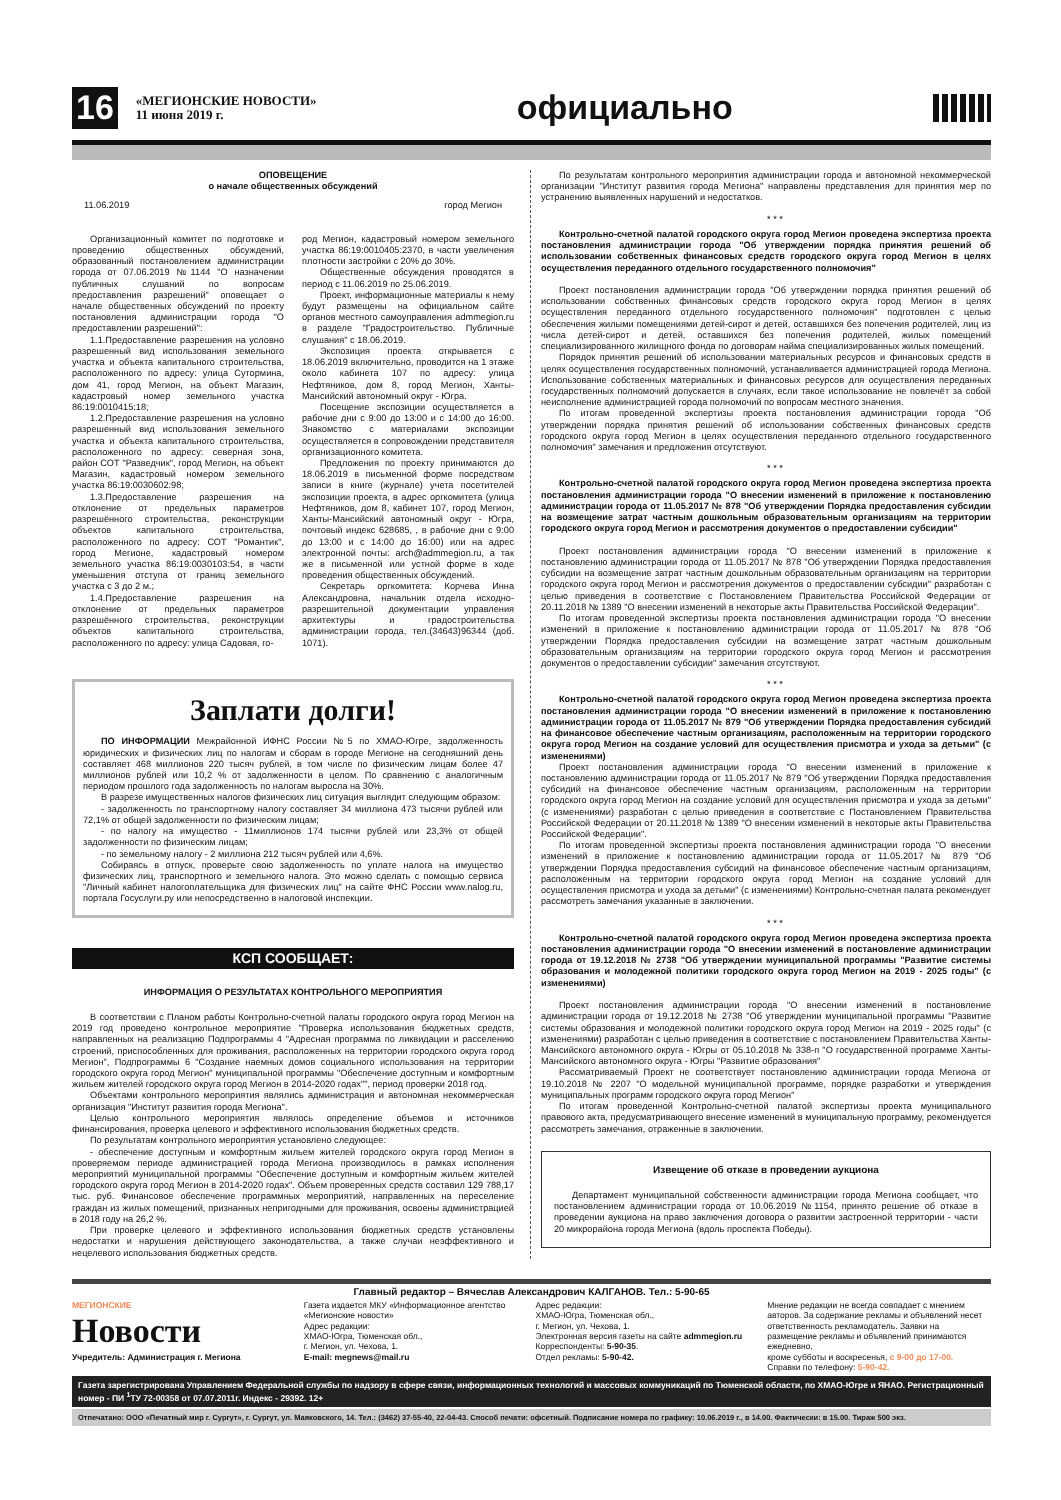16
«МЕГИОНСКИЕ НОВОСТИ»
11 июня 2019 г.
официально
ОПОВЕЩЕНИЕ
о начале общественных обсуждений
11.06.2019 город Мегион
Организационный комитет по подготовке и проведению общественных обсуждений, образованный постановлением администрации города от 07.06.2019 №1144 "О назначении публичных слушаний по вопросам предоставления разрешений" оповещает о начале общественных обсуждений по проекту постановления администрации города "О предоставлении разрешений":
1.1.Предоставление разрешения на условно разрешенный вид использования земельного участка и объекта капитального строительства, расположенного по адресу: улица Сутормина, дом 41, город Мегион, на объект Магазин, кадастровый номер земельного участка 86:19:0010415:18;
1.2.Предоставление разрешения на условно разрешенный вид использования земельного участка и объекта капитального строительства, расположенного по адресу: северная зона, район СОТ "Разведчик", город Мегион, на объект Магазин, кадастровый номером земельного участка 86:19:0030602:98;
1.3.Предоставление разрешения на отклонение от предельных параметров разрешённого строительства, реконструкции объектов капитального строительства, расположенного по адресу: СОТ "Романтик", город Мегионе, кадастровый номером земельного участка 86:19:0030103:54, в части уменьшения отступа от границ земельного участка с 3 до 2 м.;
1.4.Предоставление разрешения на отклонение от предельных параметров разрешённого строительства, реконструкции объектов капитального строительства, расположенного по адресу: улица Садовая, го-
род Мегион, кадастровый номером земельного участка 86:19:0010405:2370, в части увеличения плотности застройки с 20% до 30%.
Общественные обсуждения проводятся в период с 11.06.2019 по 25.06.2019.
Проект, информационные материалы к нему будут размещены на официальном сайте органов местного самоуправления admmegion.ru в разделе "Градостроительство. Публичные слушания" с 18.06.2019.
Экспозиция проекта открывается с 18.06.2019 включительно, проводится на 1 этаже около кабинета 107 по адресу: улица Нефтяников, дом 8, город Мегион, Ханты-Мансийский автономный округ - Югра.
Посещение экспозиции осуществляется в рабочие дни с 9:00 до 13:00 и с 14:00 до 16:00. Знакомство с материалами экспозиции осуществляется в сопровождении представителя организационного комитета.
Предложения по проекту принимаются до 18.06.2019 в письменной форме посредством записи в книге (журнале) учета посетителей экспозиции проекта, в адрес оргкомитета (улица Нефтяников, дом 8, кабинет 107, город Мегион, Ханты-Мансийский автономный округ - Югра, почтовый индекс 628685, , в рабочие дни с 9:00 до 13:00 и с 14:00 до 16:00) или на адрес электронной почты: arch@admmegion.ru, а так же в письменной или устной форме в ходе проведения общественных обсуждений.
Секретарь оргкомитета: Корчева Инна Александровна, начальник отдела исходно-разрешительной документации управления архитектуры и градостроительства администрации города, тел.(34643)96344 (доб. 1071).
Заплати долги!
ПО ИНФОРМАЦИИ Межрайонной ИФНС России №5 по ХМАО-Югре, задолженность юридических и физических лиц по налогам и сборам в городе Мегионе на сегодняшний день составляет 468 миллионов 220 тысяч рублей, в том числе по физическим лицам более 47 миллионов рублей или 10,2 % от задолженности в целом. По сравнению с аналогичным периодом прошлого года задолженность по налогам выросла на 30%.
В разрезе имущественных налогов физических лиц ситуация выглядит следующим образом:
- задолженность по транспортному налогу составляет 34 миллиона 473 тысячи рублей или 72,1% от общей задолженности по физическим лицам;
- по налогу на имущество - 11миллионов 174 тысячи рублей или 23,3% от общей задолженности по физическим лицам;
- по земельному налогу - 2 миллиона 212 тысяч рублей или 4,6%.
Собираясь в отпуск, проверьте свою задолженность по уплате налога на имущество физических лиц, транспортного и земельного налога. Это можно сделать с помощью сервиса "Личный кабинет налогоплательщика для физических лиц" на сайте ФНС России www.nalog.ru, портала Госуслуги.ру или непосредственно в налоговой инспекции.
КСП СООБЩАЕТ:
ИНФОРМАЦИЯ О РЕЗУЛЬТАТАХ КОНТРОЛЬНОГО МЕРОПРИЯТИЯ
В соответствии с Планом работы Контрольно-счетной палаты городского округа город Мегион на 2019 год проведено контрольное мероприятие "Проверка использования бюджетных средств, направленных на реализацию Подпрограммы 4 "Адресная программа по ликвидации и расселению строений, приспособленных для проживания, расположенных на территории городского округа город Мегион", Подпрограммы 6 "Создание наемных домов социального использования на территории городского округа город Мегион" муниципальной программы "Обеспечение доступным и комфортным жильем жителей городского округа город Мегион в 2014-2020 годах"", период проверки 2018 год.
Объектами контрольного мероприятия являлись администрация и автономная некоммерческая организация "Институт развития города Мегиона".
Целью контрольного мероприятия являлось определение объемов и источников финансирования, проверка целевого и эффективного использования бюджетных средств.
По результатам контрольного мероприятия установлено следующее:
- обеспечение доступным и комфортным жильем жителей городского округа город Мегион в проверяемом периоде администрацией города Мегиона производилось в рамках исполнения мероприятий муниципальной программы "Обеспечение доступным и комфортным жильем жителей городского округа город Мегион в 2014-2020 годах". Объем проверенных средств составил 129 788,17 тыс. руб. Финансовое обеспечение программных мероприятий, направленных на переселение граждан из жилых помещений, признанных непригодными для проживания, освоены администрацией в 2018 году на 26,2 %.
При проверке целевого и эффективного использования бюджетных средств установлены недостатки и нарушения действующего законодательства, а также случаи неэффективного и нецелевого использования бюджетных средств.
По результатам контрольного мероприятия администрации города и автономной некоммерческой организации "Институт развития города Мегиона" направлены представления для принятия мер по устранению выявленных нарушений и недостатков.
* * *
Контрольно-счетной палатой городского округа город Мегион проведена экспертиза проекта постановления администрации города "Об утверждении порядка принятия решений об использовании собственных финансовых средств городского округа город Мегион в целях осуществления переданного отдельного государственного полномочия"
Проект постановления администрации города "Об утверждении порядка принятия решений об использовании собственных финансовых средств городского округа город Мегион в целях осуществления переданного отдельного государственного полномочия" подготовлен с целью обеспечения жилыми помещениями детей-сирот и детей, оставшихся без попечения родителей, лиц из числа детей-сирот и детей, оставшихся без попечения родителей, жилых помещений специализированного жилищного фонда по договорам найма специализированных жилых помещений.
Порядок принятия решений об использовании материальных ресурсов и финансовых средств в целях осуществления государственных полномочий, устанавливается администрацией города Мегиона. Использование собственных материальных и финансовых ресурсов для осуществления переданных государственных полномочий допускается в случаях, если такое использование не повлечёт за собой неисполнение администрацией города полномочий по вопросам местного значения.
По итогам проведенной экспертизы проекта постановления администрации города "Об утверждении порядка принятия решений об использовании собственных финансовых средств городского округа город Мегион в целях осуществления переданного отдельного государственного полномочия" замечания и предложения отсутствуют.
* * *
Контрольно-счетной палатой городского округа город Мегион проведена экспертиза проекта постановления администрации города "О внесении изменений в приложение к постановлению администрации города от 11.05.2017 № 878 "Об утверждении Порядка предоставления субсидии на возмещение затрат частным дошкольным образовательным организациям на территории городского округа город Мегион и рассмотрения документов о предоставлении субсидии"
Проект постановления администрации города "О внесении изменений в приложение к постановлению администрации города от 11.05.2017 № 878 "Об утверждении Порядка предоставления субсидии на возмещение затрат частным дошкольным образовательным организациям на территории городского округа город Мегион и рассмотрения документов о предоставлении субсидии" разработан с целью приведения в соответствие с Постановлением Правительства Российской Федерации от 20.11.2018 № 1389 "О внесении изменений в некоторые акты Правительства Российской Федерации".
По итогам проведенной экспертизы проекта постановления администрации города "О внесении изменений в приложение к постановлению администрации города от 11.05.2017 № 878 "Об утверждении Порядка предоставления субсидии на возмещение затрат частным дошкольным образовательным организациям на территории городского округа город Мегион и рассмотрения документов о предоставлении субсидии" замечания отсутствуют.
* * *
Контрольно-счетной палатой городского округа город Мегион проведена экспертиза проекта постановления администрации города "О внесении изменений в приложение к постановлению администрации города от 11.05.2017 № 879 "Об утверждении Порядка предоставления субсидий на финансовое обеспечение частным организациям, расположенным на территории городского округа город Мегион на создание условий для осуществления присмотра и ухода за детьми" (с изменениями)
Проект постановления администрации города "О внесении изменений в приложение к постановлению администрации города от 11.05.2017 № 879 "Об утверждении Порядка предоставления субсидий на финансовое обеспечение частным организациям, расположенным на территории городского округа город Мегион на создание условий для осуществления присмотра и ухода за детьми" (с изменениями) разработан с целью приведения в соответствие с Постановлением Правительства Российской Федерации от 20.11.2018 № 1389 "О внесении изменений в некоторые акты Правительства Российской Федерации".
По итогам проведенной экспертизы проекта постановления администрации города "О внесении изменений в приложение к постановлению администрации города от 11.05.2017 № 879 "Об утверждении Порядка предоставления субсидий на финансовое обеспечение частным организациям, расположенным на территории городского округа город Мегион на создание условий для осуществления присмотра и ухода за детьми" (с изменениями) Контрольно-счетная палата рекомендует рассмотреть замечания указанные в заключении.
* * *
Контрольно-счетной палатой городского округа город Мегион проведена экспертиза проекта постановления администрации города "О внесении изменений в постановление администрации города от 19.12.2018 № 2738 "Об утверждении муниципальной программы "Развитие системы образования и молодежной политики городского округа город Мегион на 2019 - 2025 годы" (с изменениями)
Проект постановления администрации города "О внесении изменений в постановление администрации города от 19.12.2018 № 2738 "Об утверждении муниципальной программы "Развитие системы образования и молодежной политики городского округа город Мегион на 2019 - 2025 годы" (с изменениями) разработан с целью приведения в соответствие с постановлением Правительства Ханты-Мансийского автономного округа - Югры от 05.10.2018 № 338-п "О государственной программе Ханты-Мансийского автономного округа - Югры "Развитие образования"
Рассматриваемый Проект не соответствует постановлению администрации города Мегиона от 19.10.2018 № 2207 "О модельной муниципальной программе, порядке разработки и утверждения муниципальных программ городского округа город Мегион"
По итогам проведенной Контрольно-счетной палатой экспертизы проекта муниципального правового акта, предусматривающего внесение изменений в муниципальную программу, рекомендуется рассмотреть замечания, отраженные в заключении.
Извещение об отказе в проведении аукциона
Департамент муниципальной собственности администрации города Мегиона сообщает, что постановлением администрации города от 10.06.2019 №1154, принято решение об отказе в проведении аукциона на право заключения договора о развитии застроенной территории - части 20 микрорайона города Мегиона (вдоль проспекта Победы).
Главный редактор – Вячеслав Александрович КАЛГАНОВ. Тел.: 5-90-65
МЕГИОНСКИЕ
Новости
Учредитель: Администрация г. Мегиона
Газета издается МКУ «Информационное агентство «Мегионские новости»
Адрес редакции:
ХМАО-Югра, Тюменская обл.,
г. Мегион, ул. Чехова, 1.
E-mail: megnews@mail.ru
Адрес редакции:
ХМАО-Югра, Тюменская обл.,
г. Мегион, ул. Чехова, 1.
Электронная версия газеты на сайте admmegion.ru
Корреспонденты: 5-90-35.
Отдел рекламы: 5-90-42.
Мнение редакции не всегда совпадает с мнением авторов. За содержание рекламы и объявлений несет ответственность рекламодатель. Заявки на размещение рекламы и объявлений принимаются ежедневно,
кроме субботы и воскресенья, с 9-00 до 17-00.
Справки по телефону: 5-90-42.
Газета зарегистрирована Управлением Федеральной службы по надзору в сфере связи, информационных технологий и массовых коммуникаций по Тюменской области, по ХМАО-Югре и ЯНАО. Регистрационный номер - ПИ <sup>1</sup>ТУ 72-00358 от 07.07.2011г. Индекс - 29392. 12+
Отпечатано: ООО «Печатный мир г. Сургут», г. Сургут, ул. Маяковского, 14. Тел.: (3462) 37-55-40, 22-04-43. Способ печати: офсетный. Подписание номера по графику: 10.06.2019 г., в 14.00. Фактически: в 15.00. Тираж 500 экз.